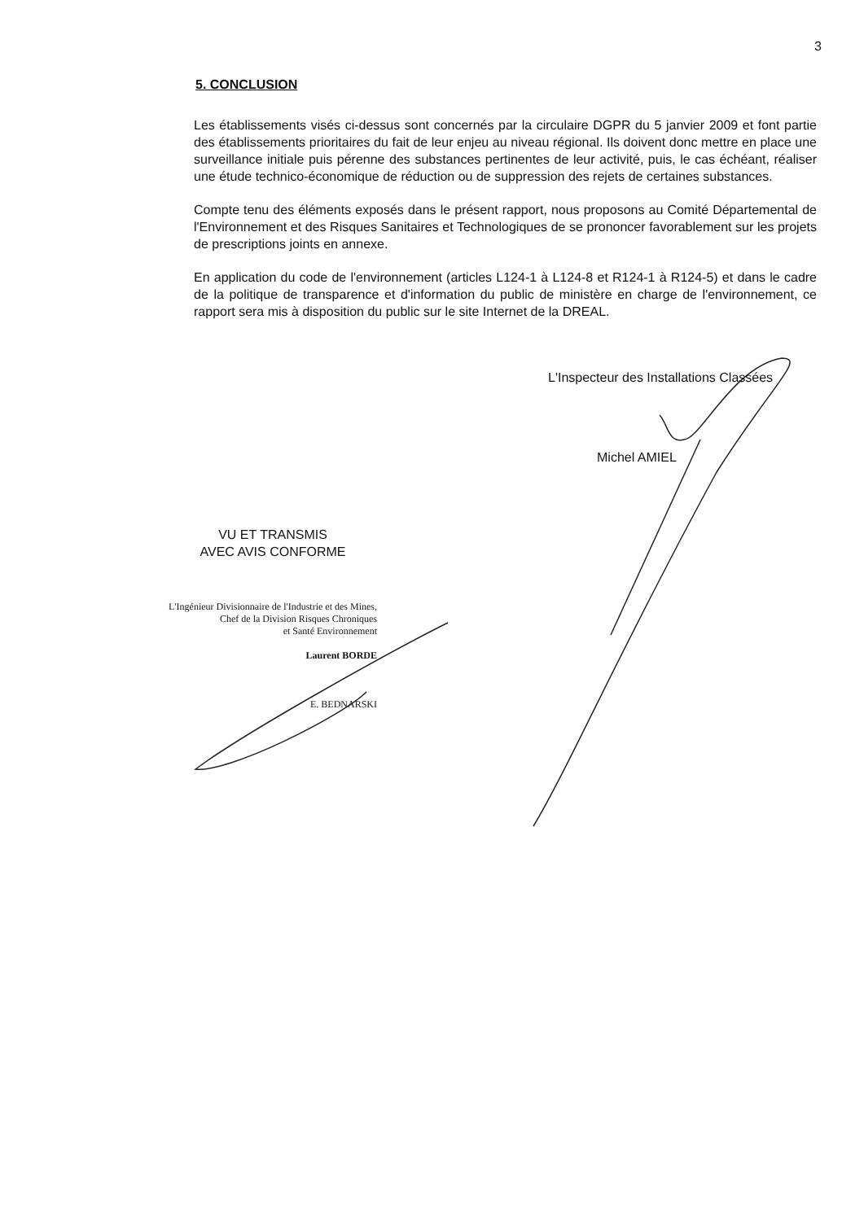3
5. CONCLUSION
Les établissements visés ci-dessus sont concernés par la circulaire DGPR du 5 janvier 2009 et font partie des établissements prioritaires du fait de leur enjeu au niveau régional. Ils doivent donc mettre en place une surveillance initiale puis pérenne des substances pertinentes de leur activité, puis, le cas échéant, réaliser une étude technico-économique de réduction ou de suppression des rejets de certaines substances.
Compte tenu des éléments exposés dans le présent rapport, nous proposons au Comité Départemental de l'Environnement et des Risques Sanitaires et Technologiques de se prononcer favorablement sur les projets de prescriptions joints en annexe.
En application du code de l'environnement (articles L124-1 à L124-8 et R124-1 à R124-5) et dans le cadre de la politique de transparence et d'information du public de ministère en charge de l'environnement, ce rapport sera mis à disposition du public sur le site Internet de la DREAL.
L'Inspecteur des Installations Classées
Michel AMIEL
VU ET TRANSMIS
AVEC AVIS CONFORME
L'Ingénieur Divisionnaire de l'Industrie et des Mines,
Chef de la Division Risques Chroniques
et Santé Environnement
Laurent BORDE
E. BEDNARSKI